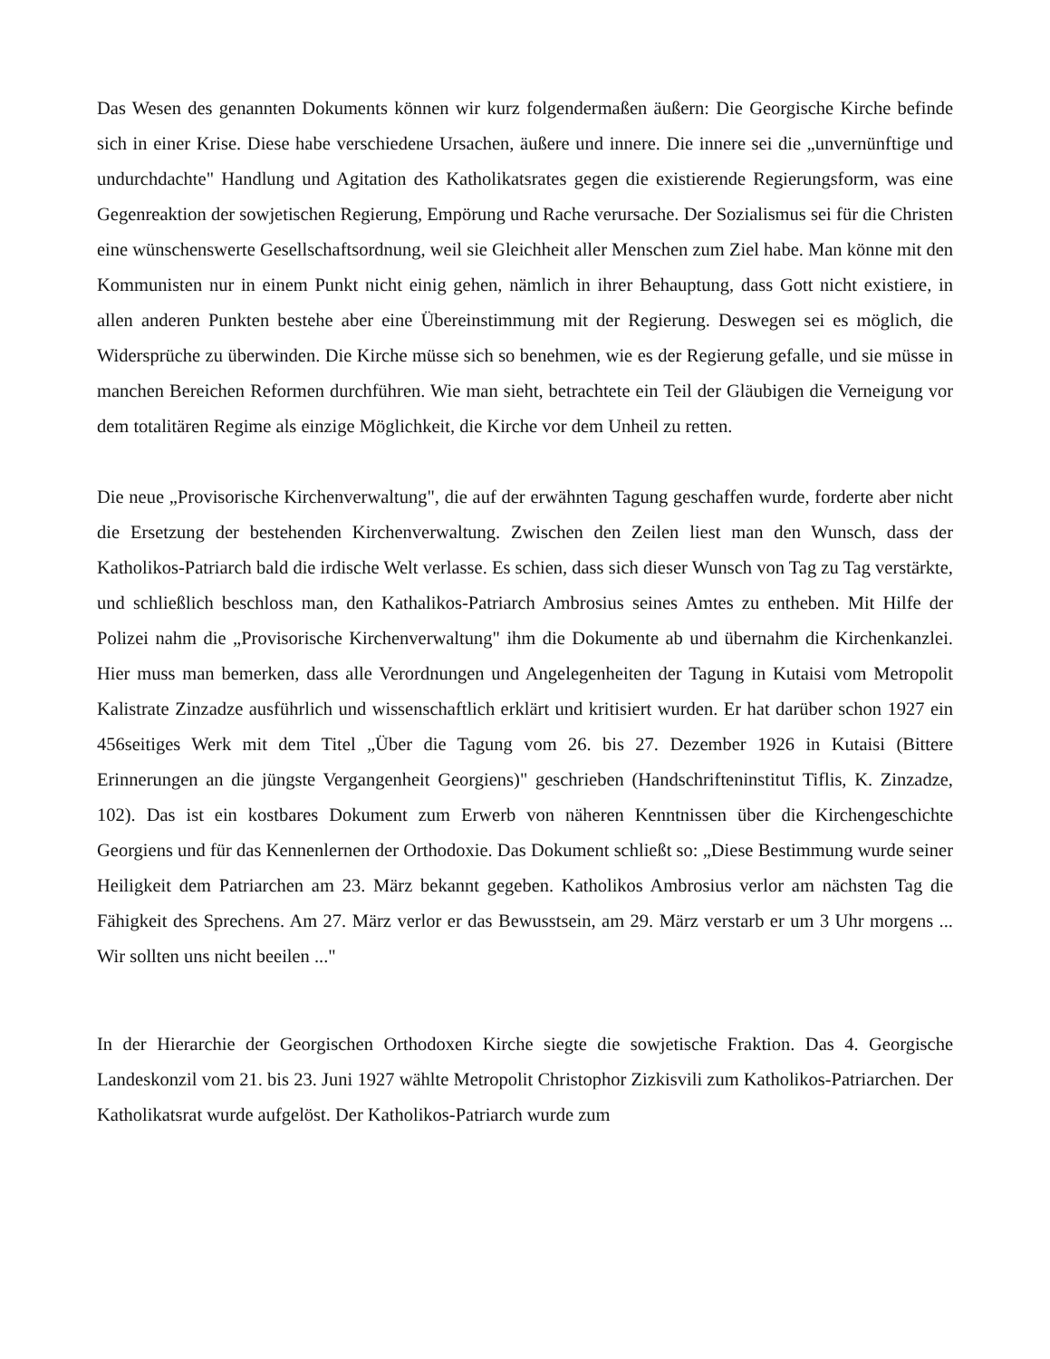Das Wesen des genannten Dokuments können wir kurz folgendermaßen äußern: Die Georgische Kirche befinde sich in einer Krise. Diese habe verschiedene Ursachen, äußere und innere. Die innere sei die „unvernünftige und undurchdachte" Handlung und Agitation des Katholikatsrates gegen die existierende Regierungsform, was eine Gegenreaktion der sowjetischen Regierung, Empörung und Rache verursache. Der Sozialismus sei für die Christen eine wünschenswerte Gesellschaftsordnung, weil sie Gleichheit aller Menschen zum Ziel habe. Man könne mit den Kommunisten nur in einem Punkt nicht einig gehen, nämlich in ihrer Behauptung, dass Gott nicht existiere, in allen anderen Punkten bestehe aber eine Übereinstimmung mit der Regierung. Deswegen sei es möglich, die Widersprüche zu überwinden. Die Kirche müsse sich so benehmen, wie es der Regierung gefalle, und sie müsse in manchen Bereichen Reformen durchführen. Wie man sieht, betrachtete ein Teil der Gläubigen die Verneigung vor dem totalitären Regime als einzige Möglichkeit, die Kirche vor dem Unheil zu retten.
Die neue „Provisorische Kirchenverwaltung", die auf der erwähnten Tagung geschaffen wurde, forderte aber nicht die Ersetzung der bestehenden Kirchenverwaltung. Zwischen den Zeilen liest man den Wunsch, dass der Katholikos-Patriarch bald die irdische Welt verlasse. Es schien, dass sich dieser Wunsch von Tag zu Tag verstärkte, und schließlich beschloss man, den Kathalikos-Patriarch Ambrosius seines Amtes zu entheben. Mit Hilfe der Polizei nahm die „Provisorische Kirchenverwaltung" ihm die Dokumente ab und übernahm die Kirchenkanzlei. Hier muss man bemerken, dass alle Verordnungen und Angelegenheiten der Tagung in Kutaisi vom Metropolit Kalistrate Zinzadze ausführlich und wissenschaftlich erklärt und kritisiert wurden. Er hat darüber schon 1927 ein 456seitiges Werk mit dem Titel „Über die Tagung vom 26. bis 27. Dezember 1926 in Kutaisi (Bittere Erinnerungen an die jüngste Vergangenheit Georgiens)" geschrieben (Handschrifteninstitut Tiflis, K. Zinzadze, 102). Das ist ein kostbares Dokument zum Erwerb von näheren Kenntnissen über die Kirchengeschichte Georgiens und für das Kennenlernen der Orthodoxie. Das Dokument schließt so: „Diese Bestimmung wurde seiner Heiligkeit dem Patriarchen am 23. März bekannt gegeben. Katholikos Ambrosius verlor am nächsten Tag die Fähigkeit des Sprechens. Am 27. März verlor er das Bewusstsein, am 29. März verstarb er um 3 Uhr morgens ... Wir sollten uns nicht beeilen ..."
In der Hierarchie der Georgischen Orthodoxen Kirche siegte die sowjetische Fraktion. Das 4. Georgische Landeskonzil vom 21. bis 23. Juni 1927 wählte Metropolit Christophor Zizkisvili zum Katholikos-Patriarchen. Der Katholikatsrat wurde aufgelöst. Der Katholikos-Patriarch wurde zum